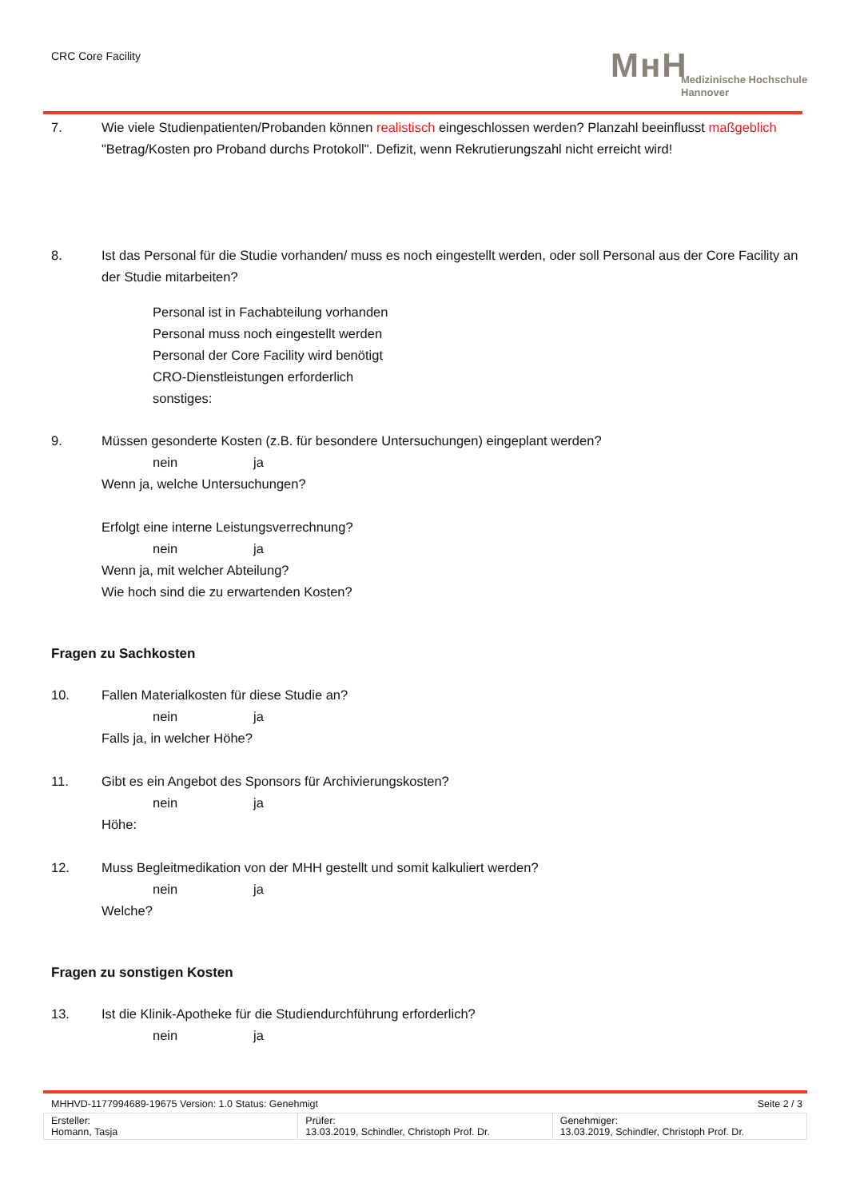CRC Core Facility
MʜH
Medizinische Hochschule
Hannover
7. Wie viele Studienpatienten/Probanden können realistisch eingeschlossen werden? Planzahl beeinflusst maßgeblich "Betrag/Kosten pro Proband durchs Protokoll". Defizit, wenn Rekrutierungszahl nicht erreicht wird!
8. Ist das Personal für die Studie vorhanden/ muss es noch eingestellt werden, oder soll Personal aus der Core Facility an der Studie mitarbeiten?
Personal ist in Fachabteilung vorhanden
Personal muss noch eingestellt werden
Personal der Core Facility wird benötigt
CRO-Dienstleistungen erforderlich
sonstiges:
9. Müssen gesonderte Kosten (z.B. für besondere Untersuchungen) eingeplant werden?
nein ja
Wenn ja, welche Untersuchungen?
Erfolgt eine interne Leistungsverrechnung?
nein ja
Wenn ja, mit welcher Abteilung?
Wie hoch sind die zu erwartenden Kosten?
Fragen zu Sachkosten
10. Fallen Materialkosten für diese Studie an?
nein ja
Falls ja, in welcher Höhe?
11. Gibt es ein Angebot des Sponsors für Archivierungskosten?
nein ja
Höhe:
12. Muss Begleitmedikation von der MHH gestellt und somit kalkuliert werden?
nein ja
Welche?
Fragen zu sonstigen Kosten
13. Ist die Klinik-Apotheke für die Studiendurchführung erforderlich?
nein ja
MHHVD-1177994689-19675 Version: 1.0 Status: Genehmigt Seite 2 / 3
| Ersteller: Homann, Tasja | Prüfer: 13.03.2019, Schindler, Christoph Prof. Dr. | Genehmiger: 13.03.2019, Schindler, Christoph Prof. Dr. |